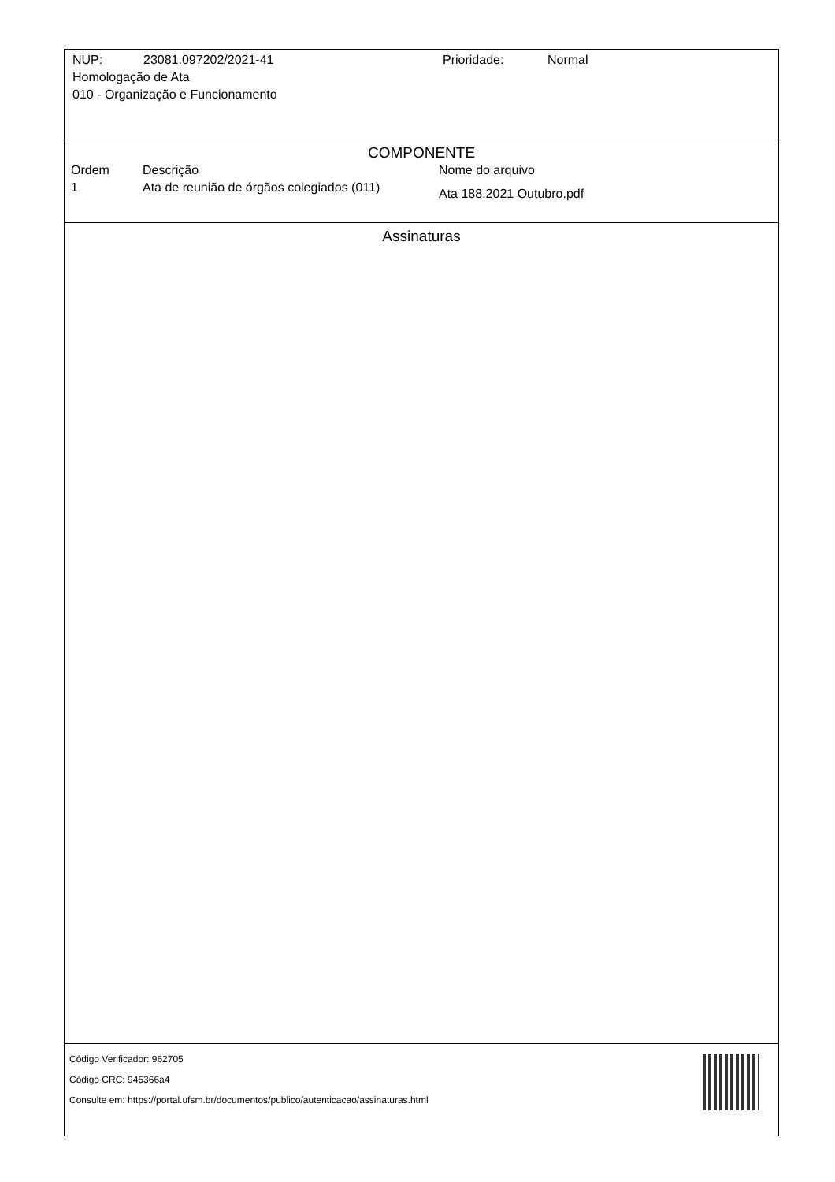NUP: 23081.097202/2021-41 Prioridade: Normal
Homologação de Ata
010 - Organização e Funcionamento
COMPONENTE
| Ordem | Descrição | Nome do arquivo |
| --- | --- | --- |
| 1 | Ata de reunião de órgãos colegiados (011) | Ata 188.2021 Outubro.pdf |
Assinaturas
Código Verificador: 962705
Código CRC: 945366a4
Consulte em: https://portal.ufsm.br/documentos/publico/autenticacao/assinaturas.html